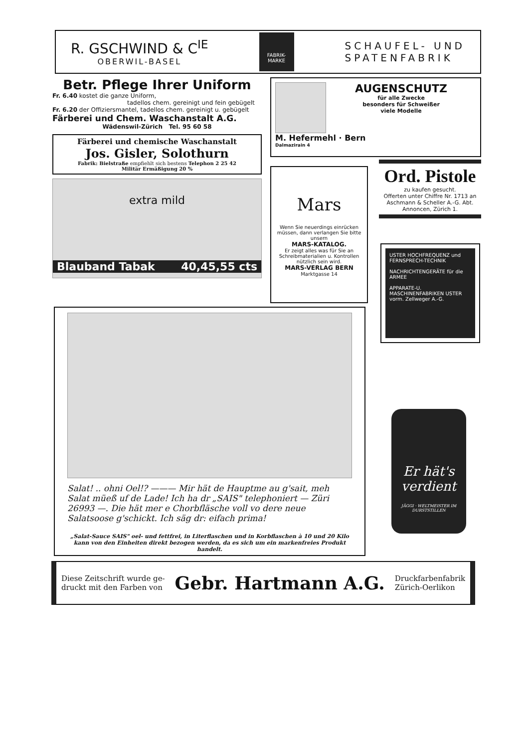R. GSCHWIND & C<sup>IE</sup>
OBERWIL-BASEL
FABRIK-
MARKE
SCHAUFEL- UND
SPATENFABRIK
Betr. Pflege Ihrer Uniform
Fr. 6.40 kostet die ganze Uniform,
tadellos chem. gereinigt und fein gebügelt
Fr. 6.20 der Offiziersmantel, tadellos chem. gereinigt u. gebügelt
Färberei und Chem. Waschanstalt A.G.
Wädenswil-Zürich Tel. 95 60 58
Färberei und chemische Waschanstalt
Jos. Gisler, Solothurn
Fabrik: Bielstraße empfiehlt sich bestens Telephon 2 25 42
Militär Ermäßigung 20 %
extra mild
Blauband Tabak 40,45,55 cts
AUGENSCHUTZ
für alle Zwecke
besonders für Schweißer
viele Modelle
M. Hefermehl · Bern
Dalmazirain 4
Mars
Wenn Sie neuerdings einrücken müssen, dann verlangen Sie bitte unsern
MARS-KATALOG.
Er zeigt alles was für Sie an Schreibmaterialien u. Kontrollen nützlich sein wird.
MARS-VERLAG BERN
Marktgasse 14
Ord. Pistole
zu kaufen gesucht.
Offerten unter Chiffre Nr. 1713 an Aschmann & Scheller A.-G. Abt. Annoncen, Zürich 1.
USTER HOCHFREQUENZ und FERNSPRECH-TECHNIK
NACHRICHTENGERÄTE für die ARMEE
APPARATE-U. MASCHINENFABRIKEN USTER vorm. Zellweger A.-G.
Er hät's verdient
JÄGGI · WELTMEISTER IM DURSTSTILLEN
Salat! .. ohni Oel!? ——— Mir hät de Hauptme au g'sait, meh Salat müeß uf de Lade! Ich ha dr „SAIS" telephoniert — Züri 26993 —. Die hät mer e Chorbfläsche voll vo dere neue Salatsoose g'schickt. Ich säg dr: eifach prima!
„Salat-Sauce SAIS" oel- und fettfrei, in Literflaschen und in Korbflaschen à 10 und 20 Kilo kann von den Einheiten direkt bezogen werden, da es sich um ein markenfreies Produkt handelt.
Diese Zeitschrift wurde ge-
druckt mit den Farben von
Gebr. Hartmann A.G.
Druckfarbenfabrik
Zürich-Oerlikon